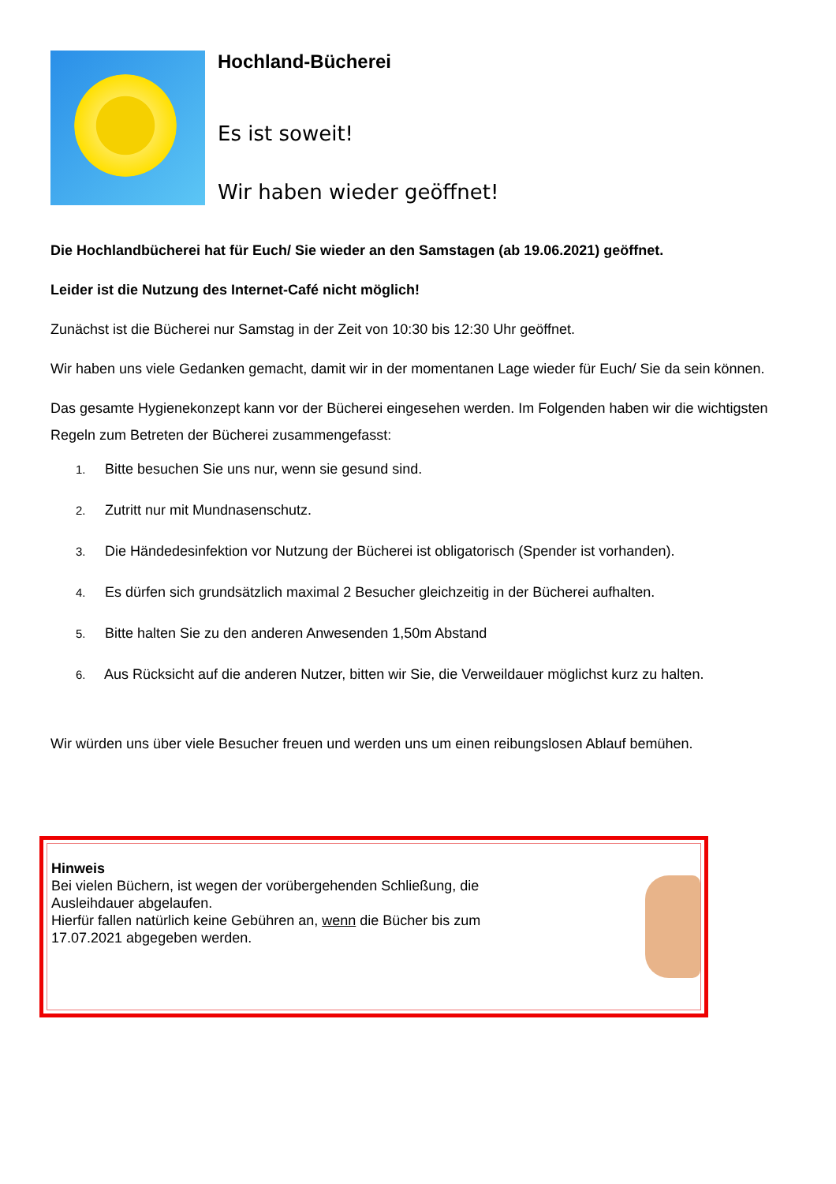Hochland-Bücherei
Es ist soweit!
Wir haben wieder geöffnet!
Die Hochlandbücherei hat für Euch/ Sie wieder an den Samstagen (ab 19.06.2021) geöffnet.
Leider ist die Nutzung des Internet-Café nicht möglich!
Zunächst ist die Bücherei nur Samstag in der Zeit von 10:30 bis 12:30 Uhr geöffnet.
Wir haben uns viele Gedanken gemacht, damit wir in der momentanen Lage wieder für Euch/ Sie da sein können.
Das gesamte Hygienekonzept kann vor der Bücherei eingesehen werden. Im Folgenden haben wir die wichtigsten Regeln zum Betreten der Bücherei zusammengefasst:
1. Bitte besuchen Sie uns nur, wenn sie gesund sind.
2. Zutritt nur mit Mundnasenschutz.
3. Die Händedesinfektion vor Nutzung der Bücherei ist obligatorisch (Spender ist vorhanden).
4. Es dürfen sich grundsätzlich maximal 2 Besucher gleichzeitig in der Bücherei aufhalten.
5. Bitte halten Sie zu den anderen Anwesenden 1,50m Abstand
6. Aus Rücksicht auf die anderen Nutzer, bitten wir Sie, die Verweildauer möglichst kurz zu halten.
Wir würden uns über viele Besucher freuen und werden uns um einen reibungslosen Ablauf bemühen.
Hinweis
Bei vielen Büchern, ist wegen der vorübergehenden Schließung, die
Ausleihdauer abgelaufen.
Hierfür fallen natürlich keine Gebühren an, wenn die Bücher bis zum
17.07.2021 abgegeben werden.